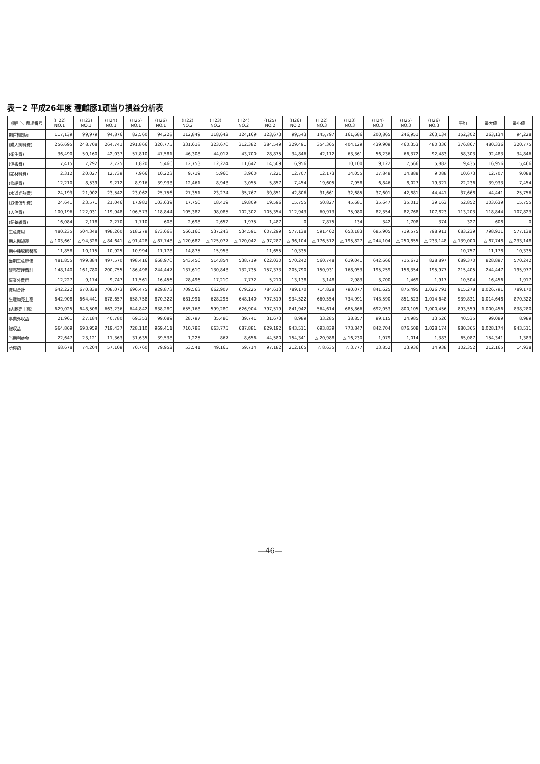表－2 平成26年度 種雌豚1頭当り損益分析表
| 項目 ＼ 農場番号 | (H22) NO.1 | (H23) NO.1 | (H24) NO.1 | (H25) NO.1 | (H26) NO.1 | (H22) NO.2 | (H23) NO.2 | (H24) NO.2 | (H25) NO.2 | (H26) NO.2 | (H22) NO.3 | (H23) NO.3 | (H24) NO.3 | (H25) NO.3 | (H26) NO.3 | 平均 | 最大値 | 最小値 |
| --- | --- | --- | --- | --- | --- | --- | --- | --- | --- | --- | --- | --- | --- | --- | --- | --- | --- | --- |
| 期首棚卸高 | 117,139 | 99,979 | 94,876 | 82,560 | 94,228 | 112,849 | 118,642 | 124,169 | 123,673 | 99,543 | 145,797 | 161,686 | 200,865 | 246,951 | 263,134 | 152,302 | 263,134 | 94,228 |
| (購入飼料費) | 256,695 | 248,708 | 264,741 | 291,866 | 320,775 | 331,618 | 323,670 | 312,382 | 384,549 | 329,491 | 354,365 | 404,129 | 439,909 | 460,353 | 480,336 | 376,867 | 480,336 | 320,775 |
| (衛生費) | 36,490 | 50,160 | 42,037 | 57,810 | 47,581 | 46,308 | 44,017 | 43,700 | 28,875 | 34,846 | 42,112 | 63,361 | 56,236 | 66,372 | 92,483 | 58,303 | 92,483 | 34,846 |
| (運搬費) | 7,415 | 7,292 | 2,725 | 1,820 | 5,466 | 12,753 | 12,224 | 11,642 | 14,509 | 16,956 | | 10,100 | 9,122 | 7,566 | 5,882 | 9,435 | 16,956 | 5,466 |
| (諸材料費) | 2,312 | 20,027 | 12,739 | 7,966 | 10,223 | 9,719 | 5,960 | 3,960 | 7,221 | 12,707 | 12,173 | 14,055 | 17,848 | 14,888 | 9,088 | 10,673 | 12,707 | 9,088 |
| (修繕費) | 12,210 | 8,539 | 9,212 | 8,916 | 39,933 | 12,461 | 8,943 | 3,055 | 5,857 | 7,454 | 19,605 | 7,958 | 6,846 | 8,027 | 19,321 | 22,236 | 39,933 | 7,454 |
| (水道光熱費) | 24,193 | 21,902 | 23,542 | 23,062 | 25,756 | 27,351 | 23,274 | 35,767 | 39,851 | 42,806 | 31,661 | 32,685 | 37,601 | 42,881 | 44,441 | 37,668 | 44,441 | 25,756 |
| (減価償却費) | 24,641 | 23,571 | 21,046 | 17,982 | 103,639 | 17,750 | 18,419 | 19,809 | 19,596 | 15,755 | 50,827 | 45,681 | 35,647 | 35,011 | 39,163 | 52,852 | 103,639 | 15,755 |
| (人件費) | 100,196 | 122,031 | 119,948 | 106,573 | 118,844 | 105,382 | 98,085 | 102,302 | 105,354 | 112,943 | 60,913 | 75,080 | 82,354 | 82,768 | 107,823 | 113,203 | 118,844 | 107,823 |
| (飼養雑費) | 16,084 | 2,118 | 2,270 | 1,710 | 608 | 2,698 | 2,652 | 1,975 | 1,487 | 0 | 7,875 | 134 | 342 | 1,708 | 374 | 327 | 608 | 0 |
| 生産費用 | 480,235 | 504,348 | 498,260 | 518,279 | 673,668 | 566,166 | 537,243 | 534,591 | 607,299 | 577,138 | 591,462 | 653,183 | 685,905 | 719,575 | 798,911 | 683,239 | 798,911 | 577,138 |
| 期末棚卸高 | △ 103,661 | △ 94,328 | △ 84,641 | △ 91,428 | △ 87,748 | △ 120,682 | △ 125,077 | △ 120,042 | △ 97,287 | △ 96,104 | △ 176,512 | △ 195,827 | △ 244,104 | △ 250,855 | △ 233,148 | △ 139,000 | △ 87,748 | △ 233,148 |
| 期中種豚振替額 | 11,858 | 10,115 | 10,925 | 10,994 | 11,178 | 14,875 | 15,953 | | 11,655 | 10,335 | | | | | | 10,757 | 11,178 | 10,335 |
| 当期生産原価 | 481,855 | 499,884 | 497,570 | 498,416 | 668,970 | 543,456 | 514,854 | 538,719 | 622,030 | 570,242 | 560,748 | 619,041 | 642,666 | 715,672 | 828,897 | 689,370 | 828,897 | 570,242 |
| 販売管理費計 | 148,140 | 161,780 | 200,755 | 186,498 | 244,447 | 137,610 | 130,843 | 132,735 | 157,373 | 205,790 | 150,931 | 168,053 | 195,259 | 158,354 | 195,977 | 215,405 | 244,447 | 195,977 |
| 事業外費用 | 12,227 | 9,174 | 9,747 | 11,561 | 16,456 | 28,496 | 17,210 | 7,772 | 5,210 | 13,138 | 3,148 | 2,983 | 3,700 | 1,469 | 1,917 | 10,504 | 16,456 | 1,917 |
| 費用合計 | 642,222 | 670,838 | 708,073 | 696,475 | 929,873 | 709,563 | 662,907 | 679,225 | 784,613 | 789,170 | 714,828 | 790,077 | 841,625 | 875,495 | 1,026,791 | 915,278 | 1,026,791 | 789,170 |
| 生産物売上高 | 642,908 | 664,441 | 678,657 | 658,758 | 870,322 | 681,991 | 628,295 | 648,140 | 797,519 | 934,522 | 660,554 | 734,991 | 743,590 | 851,523 | 1,014,648 | 939,831 | 1,014,648 | 870,322 |
| (肉豚売上高) | 629,025 | 648,508 | 663,236 | 644,842 | 838,280 | 655,168 | 599,280 | 626,904 | 797,519 | 841,942 | 564,614 | 685,866 | 692,053 | 800,105 | 1,000,456 | 893,559 | 1,000,456 | 838,280 |
| 事業外収益 | 21,961 | 27,184 | 40,780 | 69,353 | 99,089 | 28,797 | 35,480 | 39,741 | 31,673 | 8,989 | 33,285 | 38,857 | 99,115 | 24,985 | 13,526 | 40,535 | 99,089 | 8,989 |
| 総収益 | 664,869 | 693,959 | 719,437 | 728,110 | 969,411 | 710,788 | 663,775 | 687,881 | 829,192 | 943,511 | 693,839 | 773,847 | 842,704 | 876,508 | 1,028,174 | 980,365 | 1,028,174 | 943,511 |
| 当期利益金 | 22,647 | 23,121 | 11,363 | 31,635 | 39,538 | 1,225 | 867 | 8,656 | 44,580 | 154,341 | △ 20,988 | △ 16,230 | 1,079 | 1,014 | 1,383 | 65,087 | 154,341 | 1,383 |
| 所得額 | 68,678 | 74,204 | 57,109 | 70,760 | 79,952 | 53,541 | 49,165 | 59,714 | 97,182 | 212,165 | △ 8,635 | △ 3,777 | 13,852 | 13,936 | 14,938 | 102,352 | 212,165 | 14,938 |
—46—